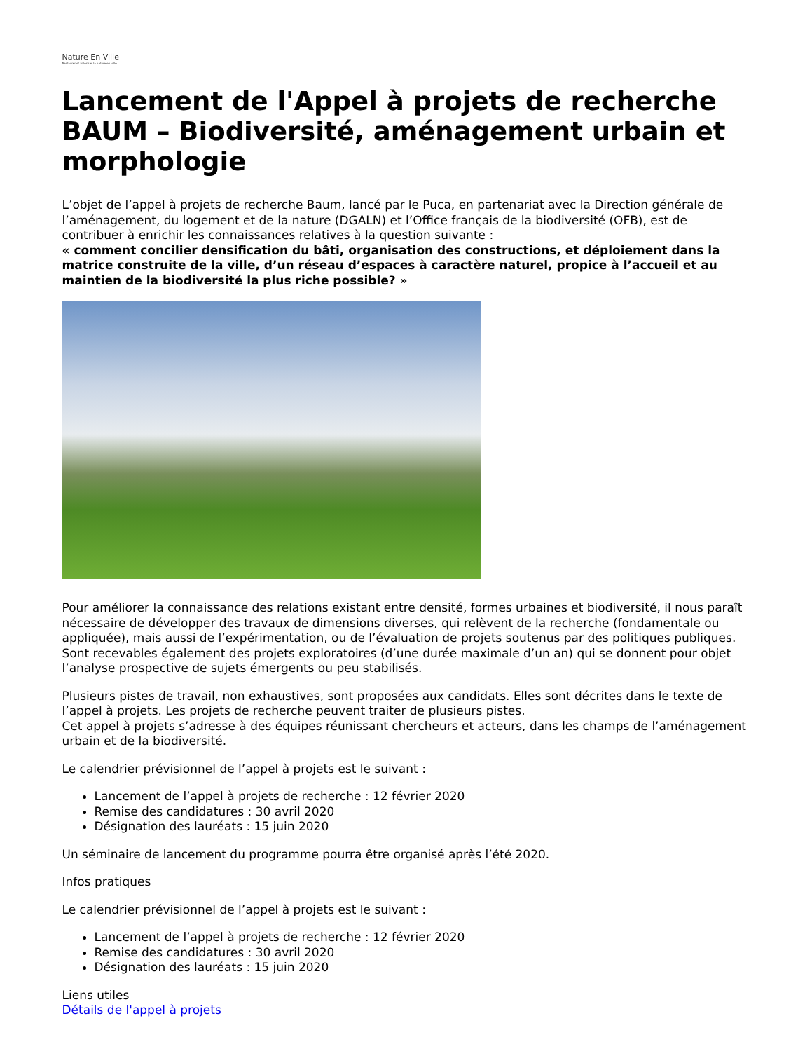Nature En Ville
Restaurer et valoriser la nature en ville
Lancement de l'Appel à projets de recherche BAUM – Biodiversité, aménagement urbain et morphologie
L’objet de l’appel à projets de recherche Baum, lancé par le Puca, en partenariat avec la Direction générale de l’aménagement, du logement et de la nature (DGALN) et l’Office français de la biodiversité (OFB), est de contribuer à enrichir les connaissances relatives à la question suivante :
« comment concilier densification du bâti, organisation des constructions, et déploiement dans la matrice construite de la ville, d’un réseau d’espaces à caractère naturel, propice à l’accueil et au maintien de la biodiversité la plus riche possible? »
Pour améliorer la connaissance des relations existant entre densité, formes urbaines et biodiversité, il nous paraît nécessaire de développer des travaux de dimensions diverses, qui relèvent de la recherche (fondamentale ou appliquée), mais aussi de l’expérimentation, ou de l’évaluation de projets soutenus par des politiques publiques. Sont recevables également des projets exploratoires (d’une durée maximale d’un an) qui se donnent pour objet l’analyse prospective de sujets émergents ou peu stabilisés.
Plusieurs pistes de travail, non exhaustives, sont proposées aux candidats. Elles sont décrites dans le texte de l’appel à projets. Les projets de recherche peuvent traiter de plusieurs pistes.
Cet appel à projets s’adresse à des équipes réunissant chercheurs et acteurs, dans les champs de l’aménagement urbain et de la biodiversité.
Le calendrier prévisionnel de l’appel à projets est le suivant :
Lancement de l’appel à projets de recherche : 12 février 2020
Remise des candidatures : 30 avril 2020
Désignation des lauréats : 15 juin 2020
Un séminaire de lancement du programme pourra être organisé après l’été 2020.
Infos pratiques
Le calendrier prévisionnel de l’appel à projets est le suivant :
Lancement de l’appel à projets de recherche : 12 février 2020
Remise des candidatures : 30 avril 2020
Désignation des lauréats : 15 juin 2020
Liens utiles
Détails de l'appel à projets